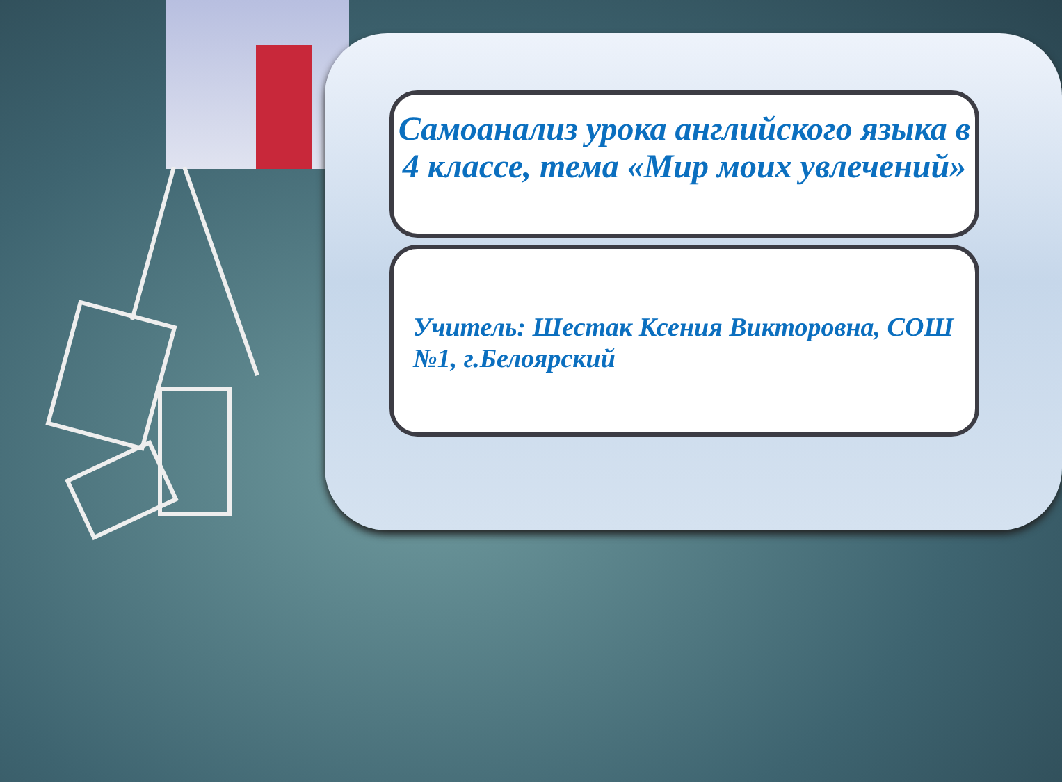Самоанализ урока английского языка в 4 классе, тема «Мир моих увлечений»
Учитель: Шестак Ксения Викторовна, СОШ №1, г.Белоярский